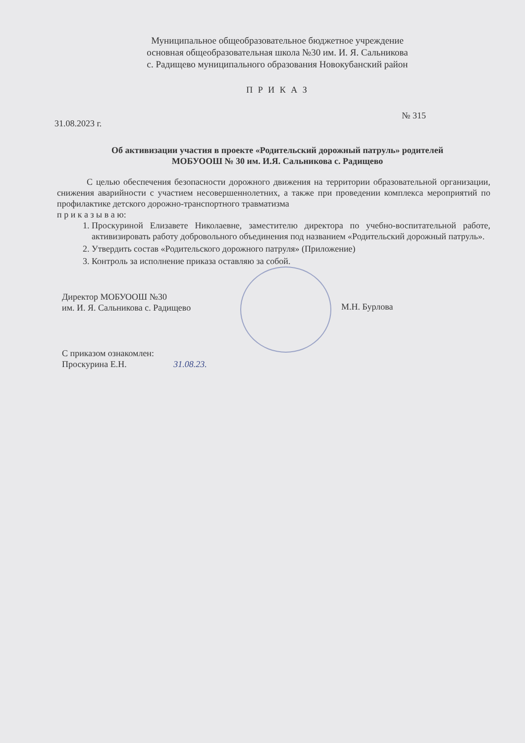Муниципальное общеобразовательное бюджетное учреждение
основная общеобразовательная школа №30 им. И. Я. Сальникова
с. Радищево муниципального образования Новокубанский район
П Р И К А З
31.08.2023 г. № 315
Об активизации участия в проекте «Родительский дорожный патруль» родителей
МОБУООШ № 30 им. И.Я. Сальникова с. Радищево
С целью обеспечения безопасности дорожного движения на территории образовательной организации, снижения аварийности с участием несовершеннолетних, а также при проведении комплекса мероприятий по профилактике детского дорожно-транспортного травматизма
п р и к а з ы в а ю:
1. Проскуриной Елизавете Николаевне, заместителю директора по учебно-воспитательной работе, активизировать работу добровольного объединения под названием «Родительский дорожный патруль».
2. Утвердить состав «Родительского дорожного патруля» (Приложение)
3. Контроль за исполнение приказа оставляю за собой.
Директор МОБУООШ №30
им. И. Я. Сальникова с. Радищево
М.Н. Бурлова
С приказом ознакомлен:
Проскурина Е.Н. 31.08.23.